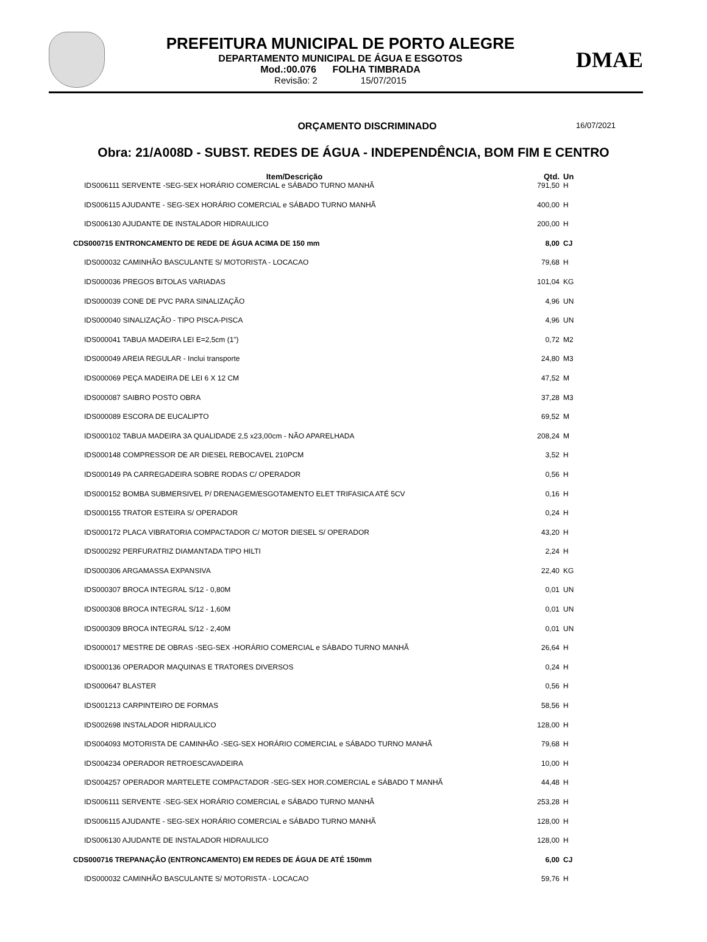PREFEITURA MUNICIPAL DE PORTO ALEGRE
DEPARTAMENTO MUNICIPAL DE ÁGUA E ESGOTOS
Mod.:00.076 FOLHA TIMBRADA
Revisão: 2 15/07/2015
DMAE
ORÇAMENTO DISCRIMINADO
16/07/2021
Obra: 21/A008D - SUBST. REDES DE ÁGUA - INDEPENDÊNCIA, BOM FIM E CENTRO
| Item/Descrição | Qtd. | Un |
| --- | --- | --- |
| IDS006111 SERVENTE -SEG-SEX HORÁRIO COMERCIAL e SÁBADO TURNO MANHÃ | 791,50 | H |
| IDS006115 AJUDANTE - SEG-SEX HORÁRIO COMERCIAL e SÁBADO TURNO MANHÃ | 400,00 | H |
| IDS006130 AJUDANTE DE INSTALADOR HIDRAULICO | 200,00 | H |
| CDS000715 ENTRONCAMENTO DE REDE DE ÁGUA ACIMA DE 150 mm | 8,00 | CJ |
| IDS000032 CAMINHÃO BASCULANTE S/ MOTORISTA - LOCACAO | 79,68 | H |
| IDS000036 PREGOS BITOLAS VARIADAS | 101,04 | KG |
| IDS000039 CONE DE PVC PARA SINALIZAÇÃO | 4,96 | UN |
| IDS000040 SINALIZAÇÃO - TIPO PISCA-PISCA | 4,96 | UN |
| IDS000041 TABUA MADEIRA LEI E=2,5cm (1") | 0,72 | M2 |
| IDS000049 AREIA REGULAR - Inclui transporte | 24,80 | M3 |
| IDS000069 PEÇA MADEIRA DE LEI 6 X 12 CM | 47,52 | M |
| IDS000087 SAIBRO POSTO OBRA | 37,28 | M3 |
| IDS000089 ESCORA DE EUCALIPTO | 69,52 | M |
| IDS000102 TABUA MADEIRA 3A QUALIDADE 2,5 x23,00cm - NÃO APARELHADA | 208,24 | M |
| IDS000148 COMPRESSOR DE AR DIESEL REBOCAVEL 210PCM | 3,52 | H |
| IDS000149 PA CARREGADEIRA SOBRE RODAS C/ OPERADOR | 0,56 | H |
| IDS000152 BOMBA SUBMERSIVEL P/ DRENAGEM/ESGOTAMENTO ELET TRIFASICA ATÉ 5CV | 0,16 | H |
| IDS000155 TRATOR ESTEIRA S/ OPERADOR | 0,24 | H |
| IDS000172 PLACA VIBRATORIA COMPACTADOR C/ MOTOR DIESEL S/ OPERADOR | 43,20 | H |
| IDS000292 PERFURATRIZ DIAMANTADA TIPO HILTI | 2,24 | H |
| IDS000306 ARGAMASSA EXPANSIVA | 22,40 | KG |
| IDS000307 BROCA INTEGRAL S/12 - 0,80M | 0,01 | UN |
| IDS000308 BROCA INTEGRAL S/12 - 1,60M | 0,01 | UN |
| IDS000309 BROCA INTEGRAL S/12 - 2,40M | 0,01 | UN |
| IDS000017 MESTRE DE OBRAS -SEG-SEX -HORÁRIO COMERCIAL e SÁBADO TURNO MANHÃ | 26,64 | H |
| IDS000136 OPERADOR MAQUINAS E TRATORES DIVERSOS | 0,24 | H |
| IDS000647 BLASTER | 0,56 | H |
| IDS001213 CARPINTEIRO DE FORMAS | 58,56 | H |
| IDS002698 INSTALADOR HIDRAULICO | 128,00 | H |
| IDS004093 MOTORISTA DE CAMINHÃO -SEG-SEX HORÁRIO COMERCIAL e SÁBADO TURNO MANHÃ | 79,68 | H |
| IDS004234 OPERADOR RETROESCAVADEIRA | 10,00 | H |
| IDS004257 OPERADOR MARTELETE COMPACTADOR -SEG-SEX HOR.COMERCIAL e SÁBADO T MANHÃ | 44,48 | H |
| IDS006111 SERVENTE -SEG-SEX HORÁRIO COMERCIAL e SÁBADO TURNO MANHÃ | 253,28 | H |
| IDS006115 AJUDANTE - SEG-SEX HORÁRIO COMERCIAL e SÁBADO TURNO MANHÃ | 128,00 | H |
| IDS006130 AJUDANTE DE INSTALADOR HIDRAULICO | 128,00 | H |
| CDS000716 TREPANAÇÃO (ENTRONCAMENTO) EM REDES DE ÁGUA DE ATÉ 150mm | 6,00 | CJ |
| IDS000032 CAMINHÃO BASCULANTE S/ MOTORISTA - LOCACAO | 59,76 | H |